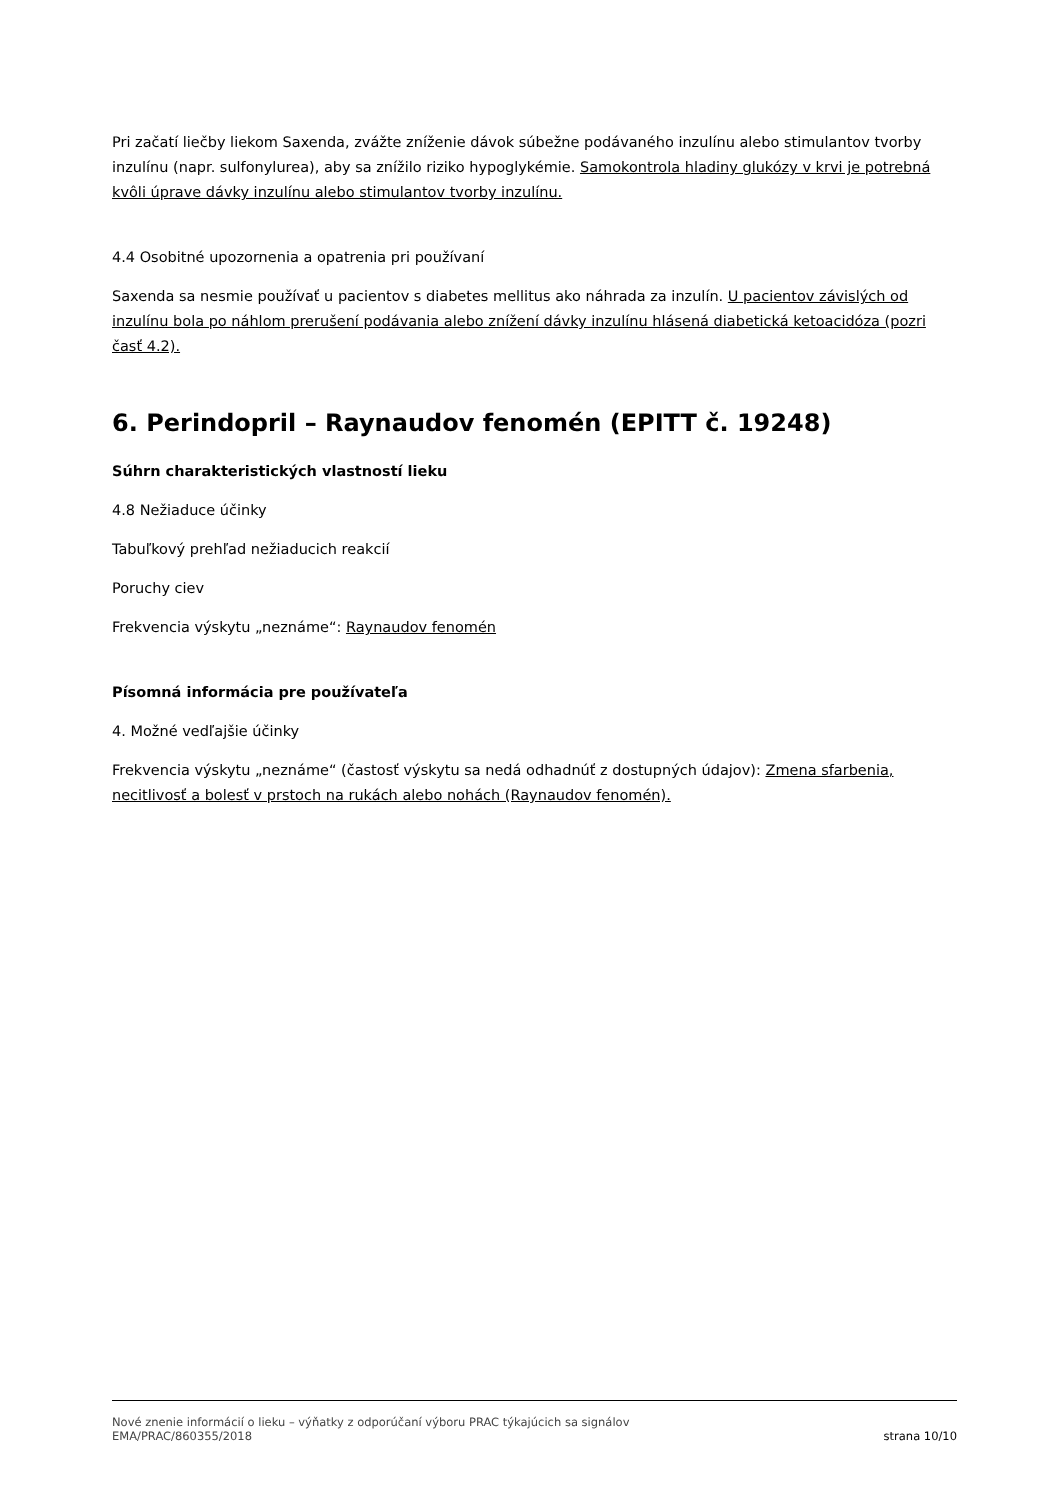Pri začatí liečby liekom Saxenda, zvážte zníženie dávok súbežne podávaného inzulínu alebo stimulantov tvorby inzulínu (napr. sulfonylurea), aby sa znížilo riziko hypoglykémie. Samokontrola hladiny glukózy v krvi je potrebná kvôli úprave dávky inzulínu alebo stimulantov tvorby inzulínu.
4.4 Osobitné upozornenia a opatrenia pri používaní
Saxenda sa nesmie používať u pacientov s diabetes mellitus ako náhrada za inzulín. U pacientov závislých od inzulínu bola po náhlom prerušení podávania alebo znížení dávky inzulínu hlásená diabetická ketoacidóza (pozri časť 4.2).
6. Perindopril – Raynaudov fenomén (EPITT č. 19248)
Súhrn charakteristických vlastností lieku
4.8 Nežiaduce účinky
Tabuľkový prehľad nežiaducich reakcií
Poruchy ciev
Frekvencia výskytu „neznáme“: Raynaudov fenomén
Písomná informácia pre používateľa
4. Možné vedľajšie účinky
Frekvencia výskytu „neznáme“ (častosť výskytu sa nedá odhadnúť z dostupných údajov): Zmena sfarbenia, necitlivosť a bolesť v prstoch na rukách alebo nohách (Raynaudov fenomén).
Nové znenie informácií o lieku – výňatky z odporúčaní výboru PRAC týkajúcich sa signálov
EMA/PRAC/860355/2018 strana 10/10